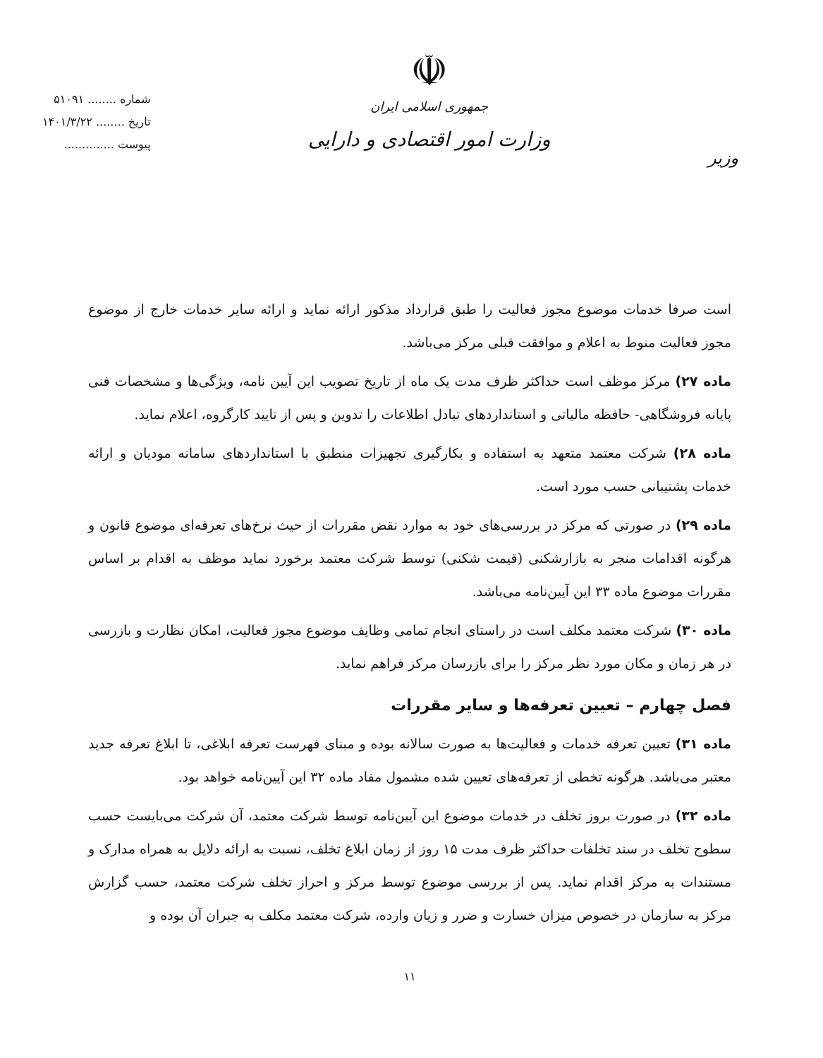وزیر
☫
جمهوری اسلامی ایران
وزارت امور اقتصادی و دارایی
شماره ........ ۵۱۰۹۱
تاریخ ........ ۱۴۰۱/۳/۲۲
پیوست ..............
است صرفا خدمات موضوع مجوز فعالیت را طبق قرارداد مذکور ارائه نماید و ارائه سایر خدمات خارج از موضوع مجوز فعالیت منوط به اعلام و موافقت قبلی مرکز می‌باشد.
ماده ۲۷) مرکز موظف است حداکثر ظرف مدت یک ماه از تاریخ تصویب این آیین نامه، ویژگی‌ها و مشخصات فنی پایانه فروشگاهی- حافظه مالیاتی و استانداردهای تبادل اطلاعات را تدوین و پس از تایید کارگروه، اعلام نماید.
ماده ۲۸) شرکت معتمد متعهد به استفاده و بکارگیری تجهیزات منطبق با استانداردهای سامانه مودیان و ارائه خدمات پشتیبانی حسب مورد است.
ماده ۲۹) در صورتی که مرکز در بررسی‌های خود به موارد نقض مقررات از حیث نرخ‌های تعرفه‌ای موضوع قانون و هرگونه اقدامات منجر به بازارشکنی (قیمت شکنی) توسط شرکت معتمد برخورد نماید موظف به اقدام بر اساس مقررات موضوع ماده ۳۳ این آیین‌نامه می‌باشد.
ماده ۳۰) شرکت معتمد مکلف است در راستای انجام تمامی وظایف موضوع مجوز فعالیت، امکان نظارت و بازرسی در هر زمان و مکان مورد نظر مرکز را برای بازرسان مرکز فراهم نماید.
فصل چهارم – تعیین تعرفه‌ها و سایر مقررات
ماده ۳۱) تعیین تعرفه خدمات و فعالیت‌ها به صورت سالانه بوده و مبنای فهرست تعرفه ابلاغی، تا ابلاغ تعرفه جدید معتبر می‌باشد. هرگونه تخطی از تعرفه‌های تعیین شده مشمول مفاد ماده ۳۲ این آیین‌نامه خواهد بود.
ماده ۳۲) در صورت بروز تخلف در خدمات موضوع این آیین‌نامه توسط شرکت معتمد، آن شرکت می‌بایست حسب سطوح تخلف در سند تخلفات حداکثر ظرف مدت ۱۵ روز از زمان ابلاغ تخلف، نسبت به ارائه دلایل به همراه مدارک و مستندات به مرکز اقدام نماید. پس از بررسی موضوع توسط مرکز و احراز تخلف شرکت معتمد، حسب گزارش مرکز به سازمان در خصوص میزان خسارت و ضرر و زیان وارده، شرکت معتمد مکلف به جبران آن بوده و
۱۱